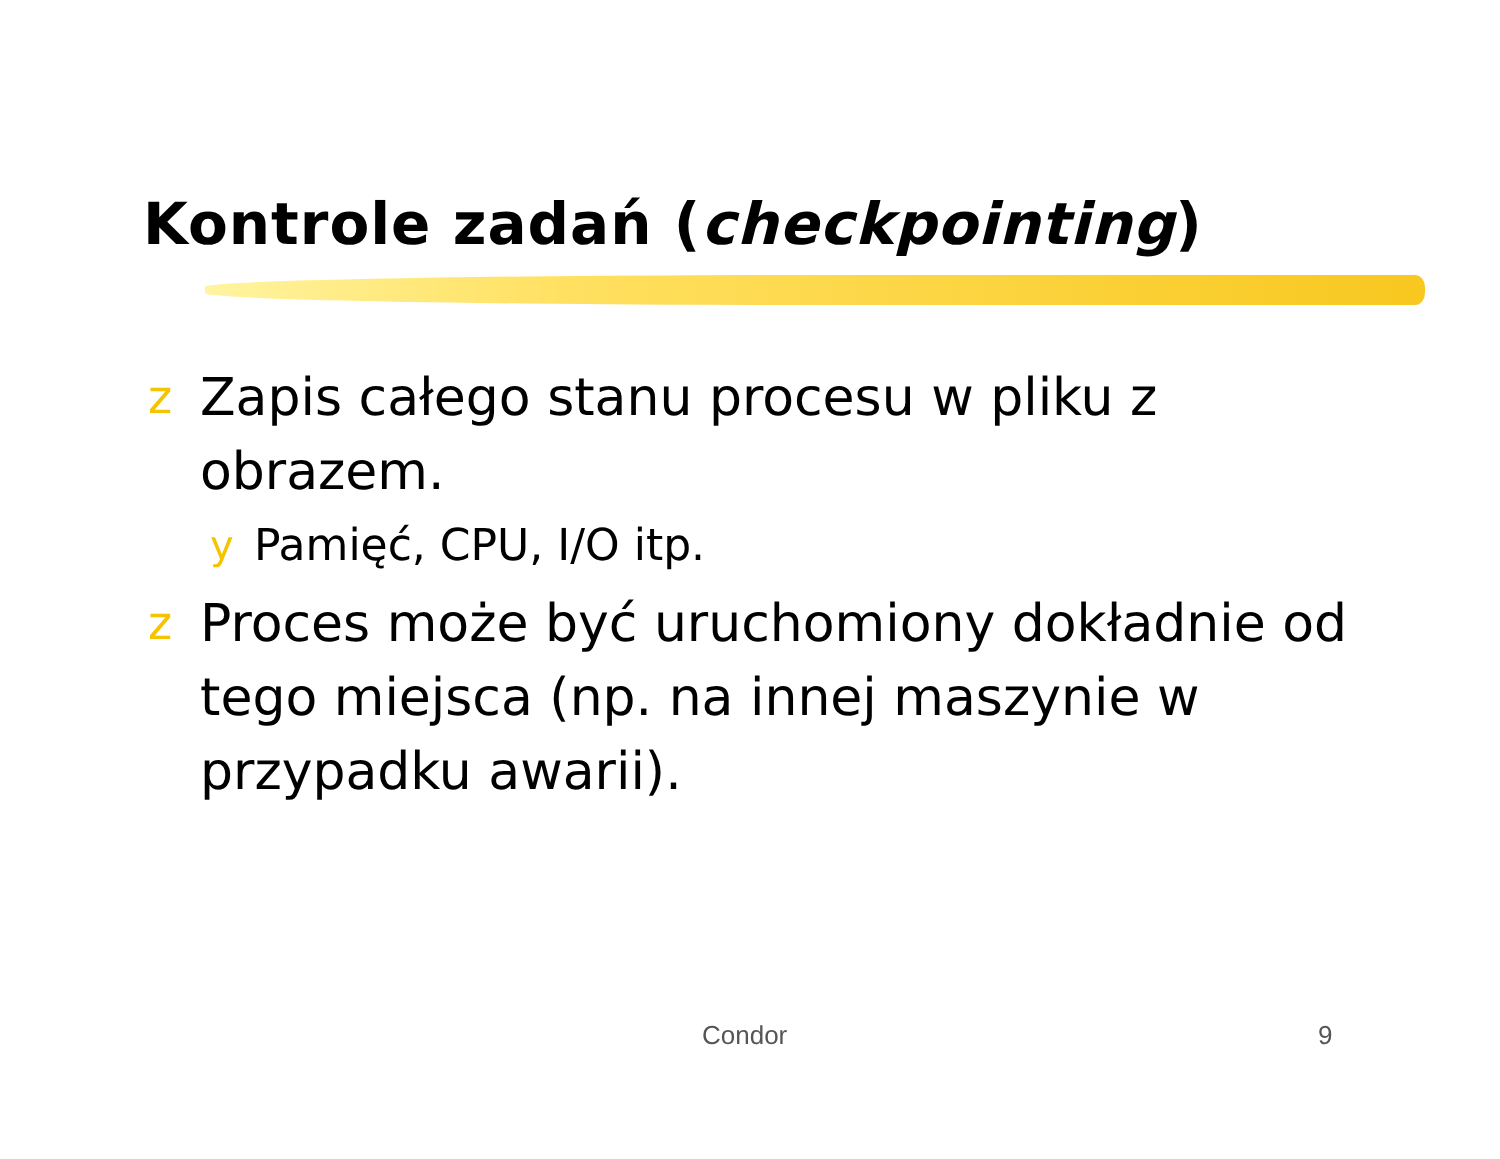Kontrole zadań (checkpointing)
z Zapis całego stanu procesu w pliku z obrazem.
y Pamięć, CPU, I/O itp.
z Proces może być uruchomiony dokładnie od tego miejsca (np. na innej maszynie w przypadku awarii).
Condor 9